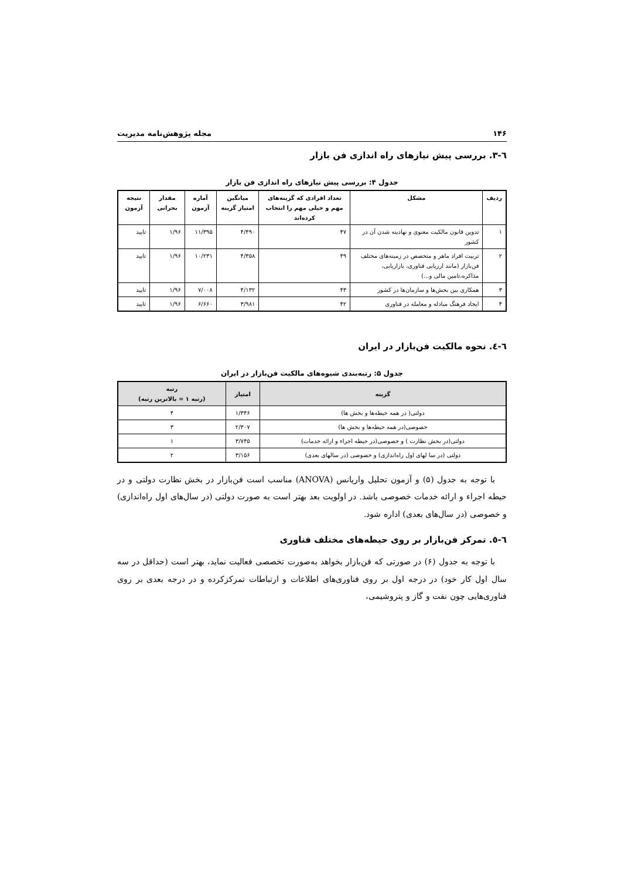۱۴۶ مجله پژوهش‌نامه مدیریت
٦-٣. بررسی پیش نیازهای راه اندازی فن بازار
جدول ۴: بررسی پیش نیازهای راه اندازی فن بازار
| ردیف | مشکل | تعداد افرادی که گزینه‌های مهم و خیلی مهم را انتخاب کرده‌اند | میانگین امتیاز گزینه | آماره آزمون | مقدار بحرانی | نتیجه آزمون |
| --- | --- | --- | --- | --- | --- | --- |
| ۱ | تدوین قانون مالکیت معنوی و نهادینه شدن آن در کشور | ۴۷ | ۴/۴۹۰ | ۱۱/۳۹۵ | ۱/۹۶ | تایید |
| ۲ | تربیت افراد ماهر و متخصص در زمینه‌های مختلف فن‌بازار (مانند ارزیابی فناوری، بازاریابی، مذاکره،تامین مالی و...) | ۴۹ | ۴/۳۵۸ | ۱۰/۲۳۱ | ۱/۹۶ | تایید |
| ۳ | همکاری بین بخش‌ها و سازمان‌ها در کشور | ۴۳ | ۴/۱۳۲ | ۷/۰۰۸ | ۱/۹۶ | تایید |
| ۴ | ایجاد فرهنگ مبادله و معامله در فناوری | ۴۲ | ۳/۹۸۱ | ۶/۶۶۰ | ۱/۹۶ | تایید |
٦-٤. نحوه مالکیت فن‌بازار در ایران
جدول ۵: رتبه‌بندی شیوه‌های مالکیت فن‌بازار در ایران
| گزینه | امتیاز | رتبه (رتبه ۱ = بالاترین رتبه) |
| --- | --- | --- |
| دولتی( در همه حیطه‌ها و بخش ها) | ۱/۳۴۶ | ۴ |
| خصوصی(در همه حیطه‌ها و بخش ها) | ۲/۳۰۷ | ۳ |
| دولتی(در بخش نظارت ) و خصوصی(در حیطه اجراء و ارائه خدمات) | ۳/۷۴۵ | ۱ |
| دولتی (در سا لهای اول راه‌اندازی) و خصوصی (در سالهای بعدی) | ۳/۱۵۶ | ۲ |
با توجه به جدول (۵) و آزمون تحلیل واریانس (ANOVA) مناسب است فن‌بازار در بخش نظارت دولتی و در حیطه اجراء و ارائه خدمات خصوصی باشد. در اولویت بعد بهتر است به صورت دولتی (در سال‌های اول راه‌اندازی) و خصوصی (در سال‌های بعدی) اداره شود.
٦-٥. تمرکز فن‌بازار بر روی حیطه‌های مختلف فناوری
با توجه به جدول (۶) در صورتی که فن‌بازار بخواهد به‌صورت تخصصی فعالیت نماید، بهتر است (حداقل در سه سال اول کار خود) در درجه اول بر روی فناوری‌های اطلاعات و ارتباطات تمرکز‌کرده و در درجه بعدی بر روی فناوری‌هایی چون نفت و گاز و پتروشیمی،